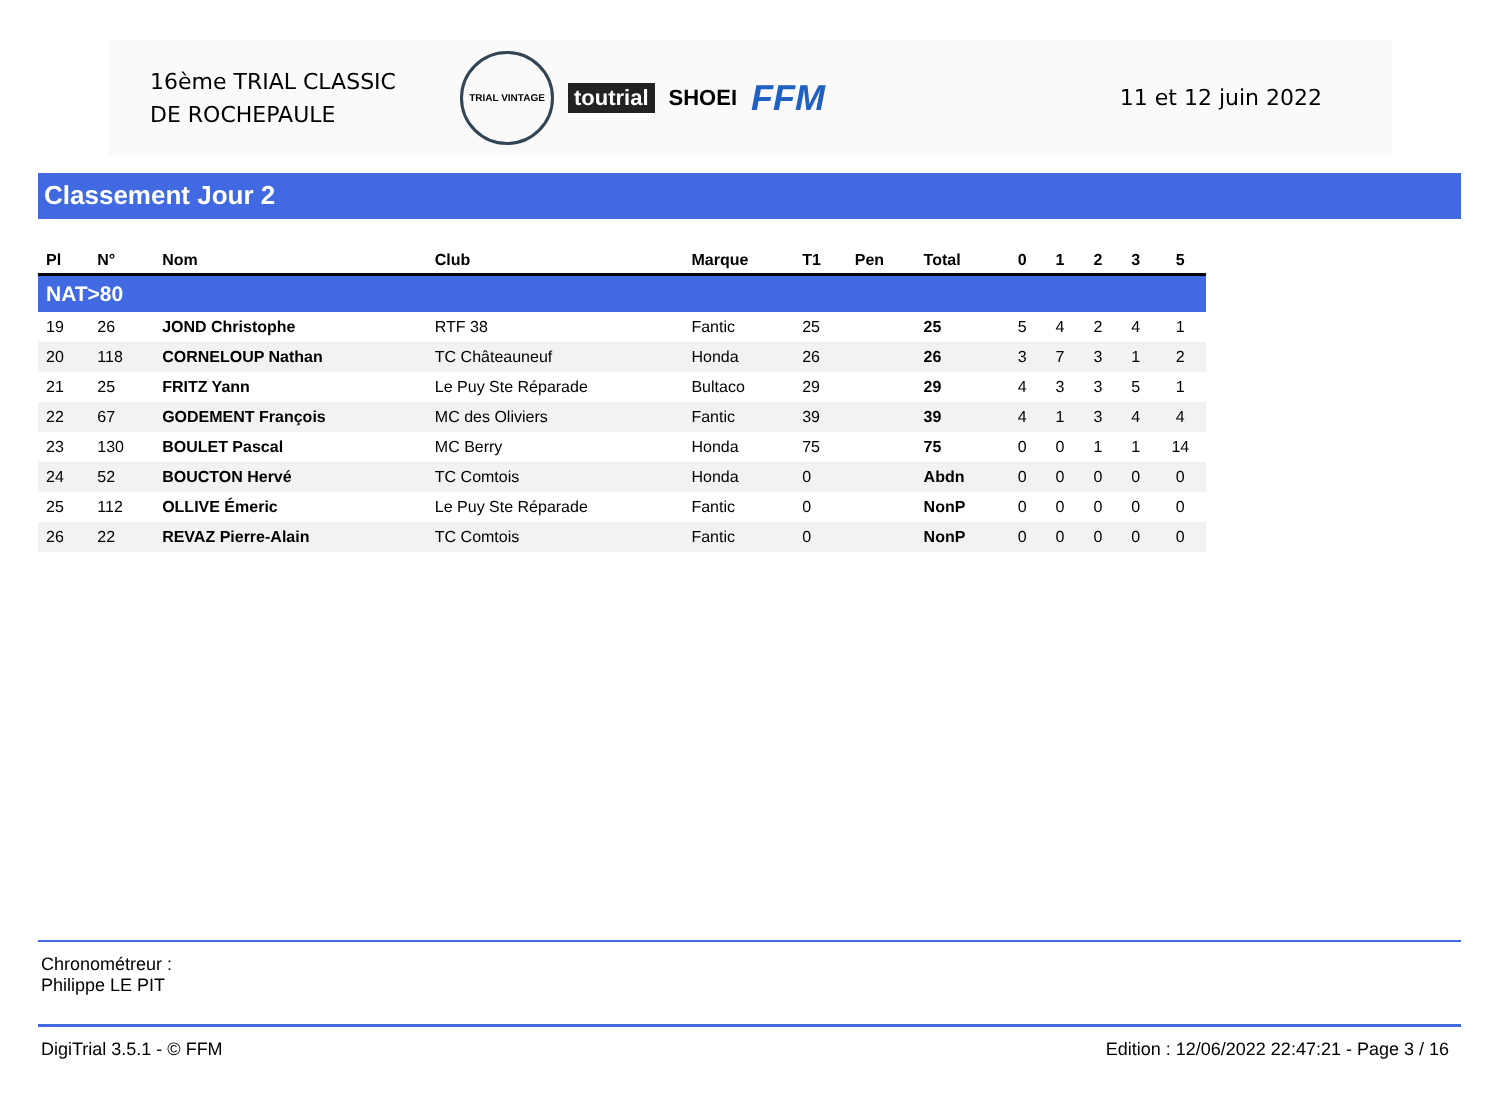16ème TRIAL CLASSIC
DE ROCHEPAULE
TRIAL VINTAGE toutrial SHOEI FFM
11 et 12 juin 2022
Classement Jour 2
| Pl | N° | Nom | Club | Marque | T1 | Pen | Total | 0 | 1 | 2 | 3 | 5 |
| --- | --- | --- | --- | --- | --- | --- | --- | --- | --- | --- | --- | --- |
| NAT>80 | | | | | | | | | | | | |
| 19 | 26 | JOND Christophe | RTF 38 | Fantic | 25 | | 25 | 5 | 4 | 2 | 4 | 1 |
| 20 | 118 | CORNELOUP Nathan | TC Châteauneuf | Honda | 26 | | 26 | 3 | 7 | 3 | 1 | 2 |
| 21 | 25 | FRITZ Yann | Le Puy Ste Réparade | Bultaco | 29 | | 29 | 4 | 3 | 3 | 5 | 1 |
| 22 | 67 | GODEMENT François | MC des Oliviers | Fantic | 39 | | 39 | 4 | 1 | 3 | 4 | 4 |
| 23 | 130 | BOULET Pascal | MC Berry | Honda | 75 | | 75 | 0 | 0 | 1 | 1 | 14 |
| 24 | 52 | BOUCTON Hervé | TC Comtois | Honda | 0 | | Abdn | 0 | 0 | 0 | 0 | 0 |
| 25 | 112 | OLLIVE Émeric | Le Puy Ste Réparade | Fantic | 0 | | NonP | 0 | 0 | 0 | 0 | 0 |
| 26 | 22 | REVAZ Pierre-Alain | TC Comtois | Fantic | 0 | | NonP | 0 | 0 | 0 | 0 | 0 |
Chronométreur :
Philippe LE PIT
DigiTrial 3.5.1 - © FFM Edition : 12/06/2022 22:47:21 - Page 3 / 16